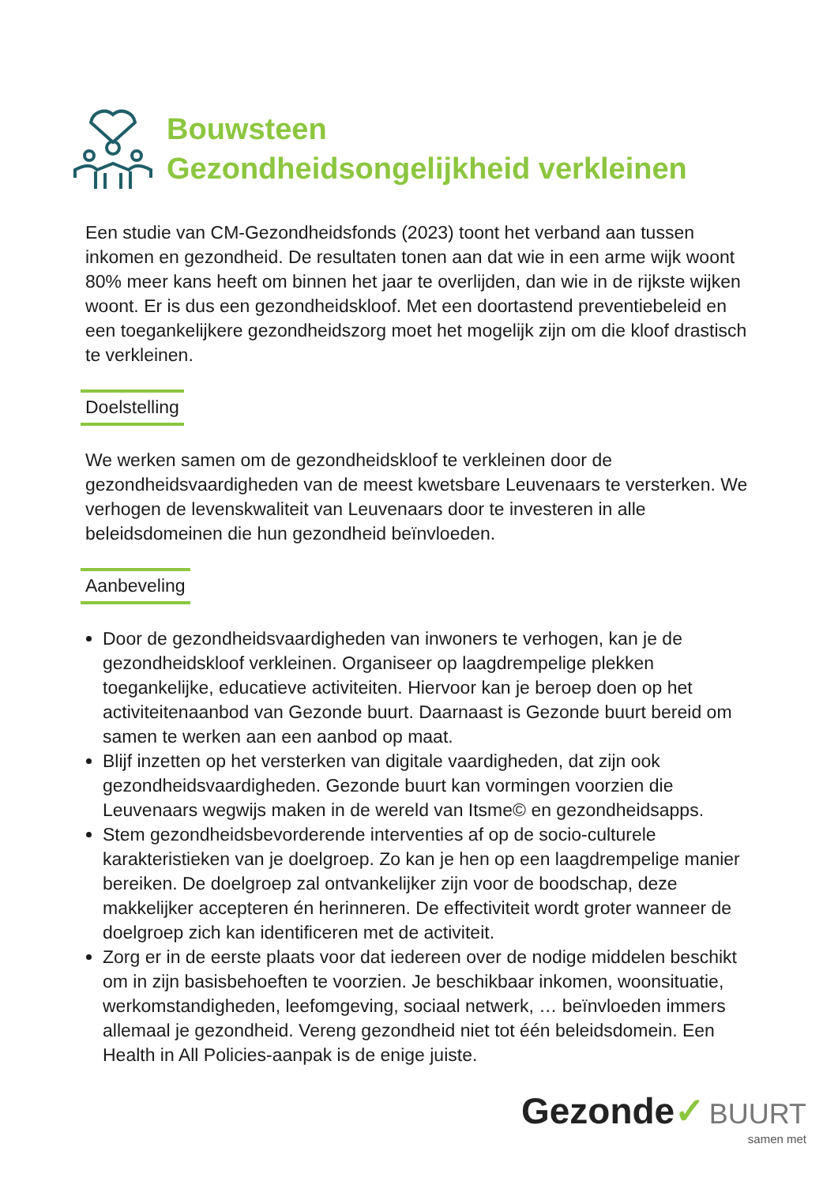Bouwsteen
Gezondheidsongelijkheid verkleinen
Een studie van CM-Gezondheidsfonds (2023) toont het verband aan tussen inkomen en gezondheid. De resultaten tonen aan dat wie in een arme wijk woont 80% meer kans heeft om binnen het jaar te overlijden, dan wie in de rijkste wijken woont. Er is dus een gezondheidskloof. Met een doortastend preventiebeleid en een toegankelijkere gezondheidszorg moet het mogelijk zijn om die kloof drastisch te verkleinen.
Doelstelling
We werken samen om de gezondheidskloof te verkleinen door de gezondheidsvaardigheden van de meest kwetsbare Leuvenaars te versterken. We verhogen de levenskwaliteit van Leuvenaars door te investeren in alle beleidsdomeinen die hun gezondheid beïnvloeden.
Aanbeveling
Door de gezondheidsvaardigheden van inwoners te verhogen, kan je de gezondheidskloof verkleinen. Organiseer op laagdrempelige plekken toegankelijke, educatieve activiteiten. Hiervoor kan je beroep doen op het activiteitenaanbod van Gezonde buurt. Daarnaast is Gezonde buurt bereid om samen te werken aan een aanbod op maat.
Blijf inzetten op het versterken van digitale vaardigheden, dat zijn ook gezondheidsvaardigheden. Gezonde buurt kan vormingen voorzien die Leuvenaars wegwijs maken in de wereld van Itsme© en gezondheidsapps.
Stem gezondheidsbevorderende interventies af op de socio-culturele karakteristieken van je doelgroep. Zo kan je hen op een laagdrempelige manier bereiken. De doelgroep zal ontvankelijker zijn voor de boodschap, deze makkelijker accepteren én herinneren. De effectiviteit wordt groter wanneer de doelgroep zich kan identificeren met de activiteit.
Zorg er in de eerste plaats voor dat iedereen over de nodige middelen beschikt om in zijn basisbehoeften te voorzien. Je beschikbaar inkomen, woonsituatie, werkomstandigheden, leefomgeving, sociaal netwerk, … beïnvloeden immers allemaal je gezondheid. Vereng gezondheid niet tot één beleidsdomein. Een Health in All Policies-aanpak is de enige juiste.
Gezonde✓ BUURT
samen met